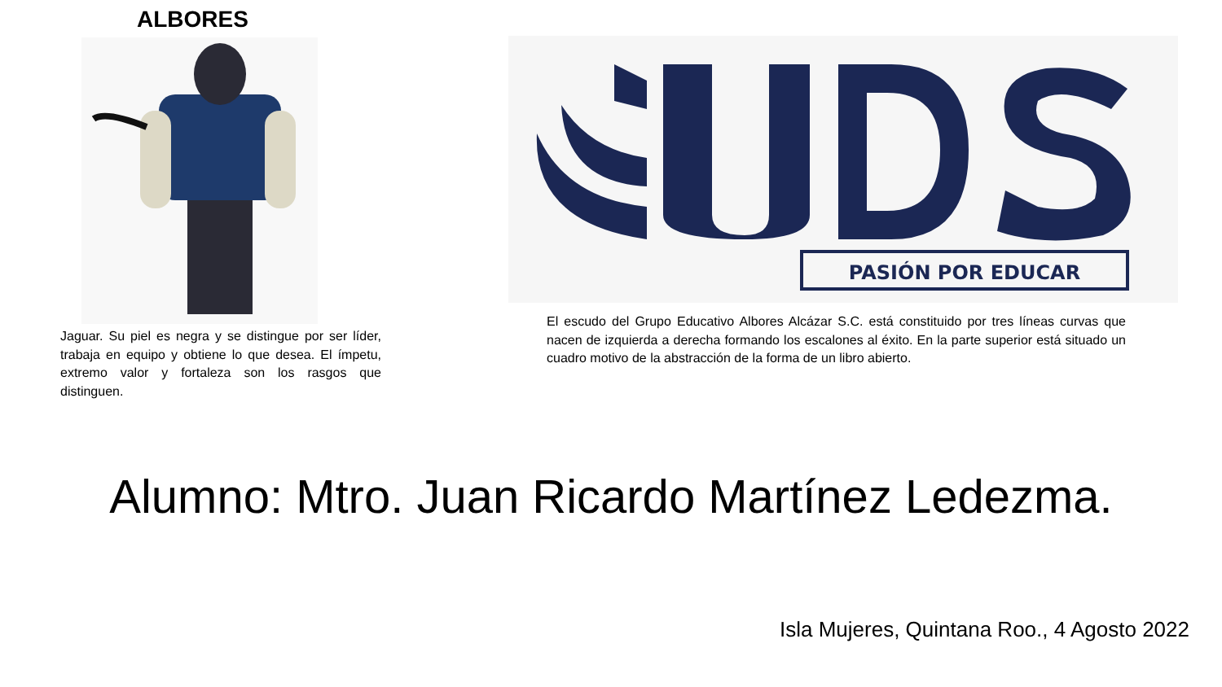ALBORES
Jaguar. Su piel es negra y se distingue por ser líder, trabaja en equipo y obtiene lo que desea. El ímpetu, extremo valor y fortaleza son los rasgos que distinguen.
PASIÓN POR EDUCAR
El escudo del Grupo Educativo Albores Alcázar S.C. está constituido por tres líneas curvas que nacen de izquierda a derecha formando los escalones al éxito. En la parte superior está situado un cuadro motivo de la abstracción de la forma de un libro abierto.
Alumno: Mtro. Juan Ricardo Martínez Ledezma.
Isla Mujeres, Quintana Roo., 4 Agosto 2022